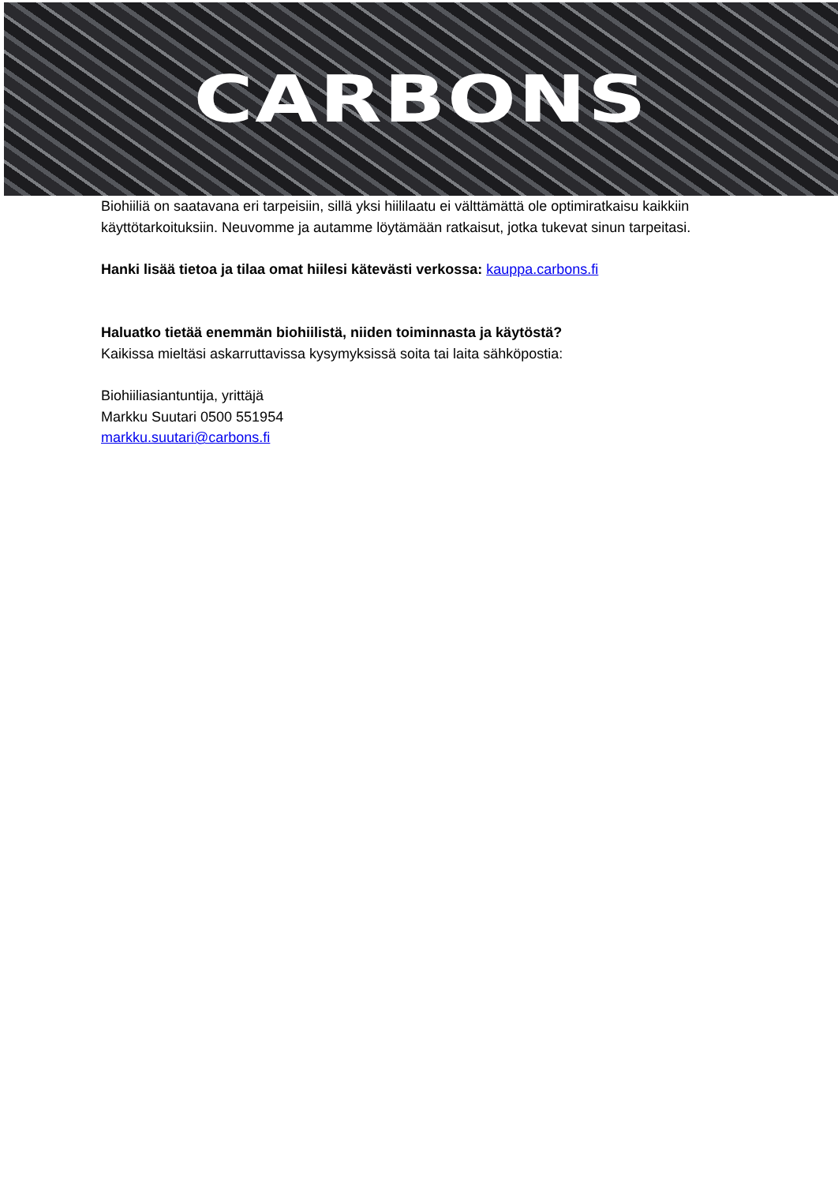CARBONS
Biohiiliä on saatavana eri tarpeisiin, sillä yksi hiililaatu ei välttämättä ole optimiratkaisu kaikkiin käyttötarkoituksiin. Neuvomme ja autamme löytämään ratkaisut, jotka tukevat sinun tarpeitasi.
Hanki lisää tietoa ja tilaa omat hiilesi kätevästi verkossa: kauppa.carbons.fi
Haluatko tietää enemmän biohiilistä, niiden toiminnasta ja käytöstä?
Kaikissa mieltäsi askarruttavissa kysymyksissä soita tai laita sähköpostia:
Biohiiliasiantuntija, yrittäjä
Markku Suutari 0500 551954
markku.suutari@carbons.fi